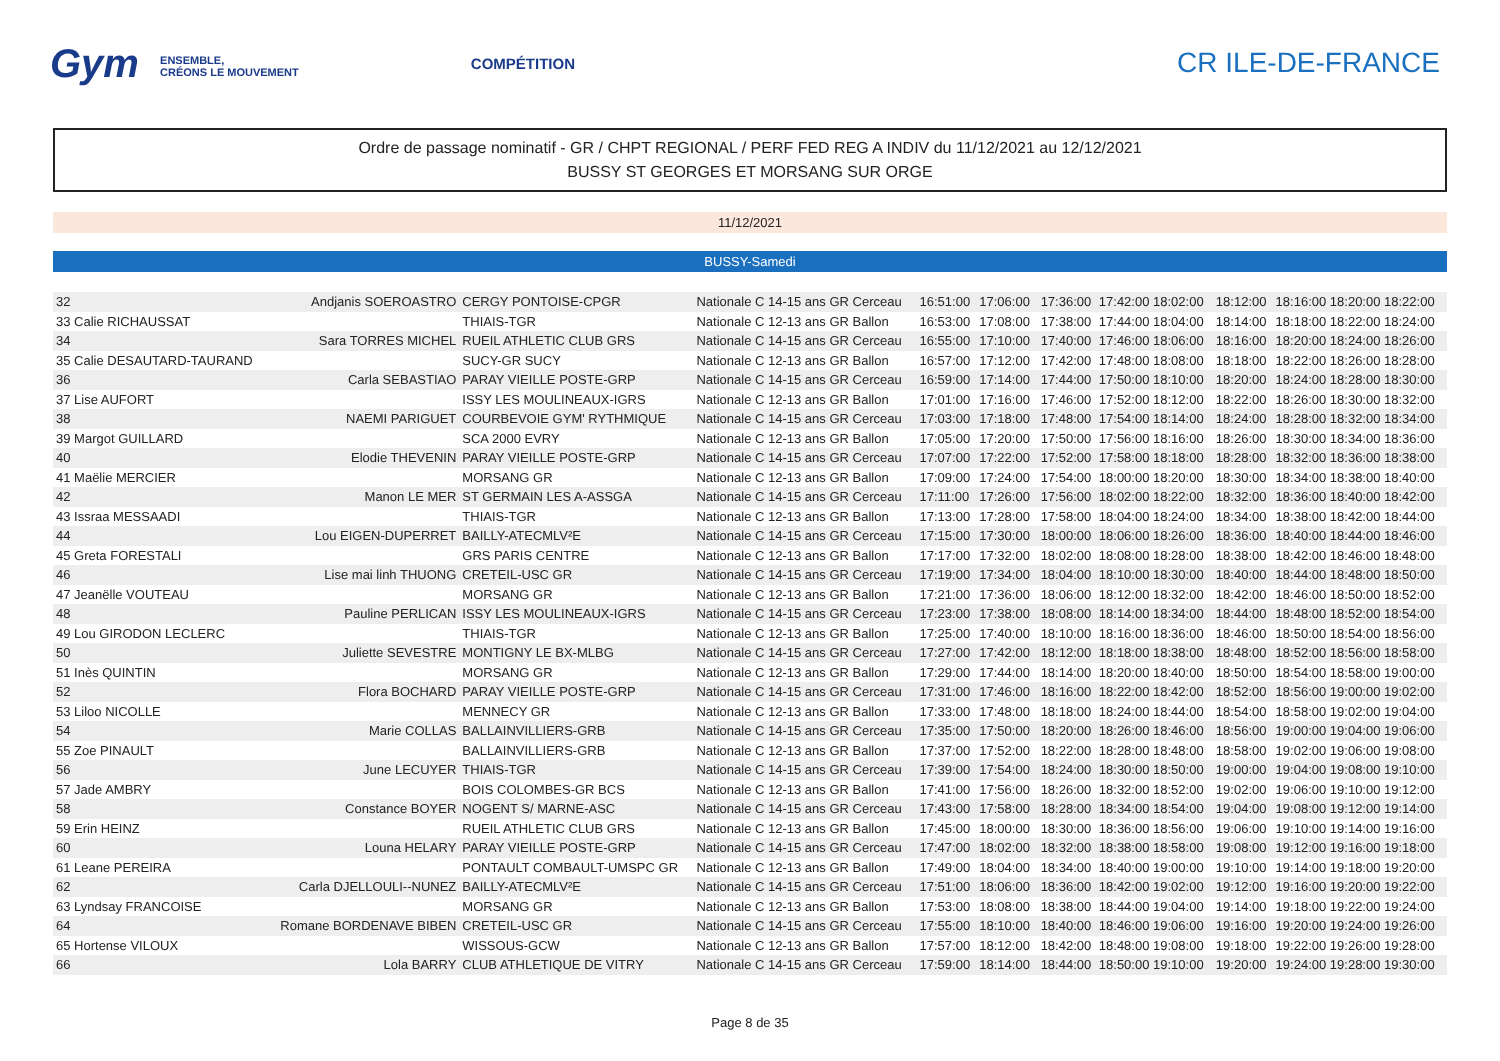Gym ENSEMBLE,
CRÉONS LE MOUVEMENT
COMPÉTITION
CR ILE-DE-FRANCE
Ordre de passage nominatif - GR / CHPT REGIONAL / PERF FED REG A INDIV du 11/12/2021 au 12/12/2021
BUSSY ST GEORGES ET MORSANG SUR ORGE
11/12/2021
BUSSY-Samedi
| 32 | Andjanis SOEROASTRO | CERGY PONTOISE-CPGR | Nationale C 14-15 ans GR Cerceau | 16:51:00 | 17:06:00 | 17:36:00 | 17:42:00 18:02:00 | 18:12:00 | 18:16:00 18:20:00 18:22:00 |
| 33 Calie RICHAUSSAT | | THIAIS-TGR | Nationale C 12-13 ans GR Ballon | 16:53:00 | 17:08:00 | 17:38:00 | 17:44:00 18:04:00 | 18:14:00 | 18:18:00 18:22:00 18:24:00 |
| 34 | Sara TORRES MICHEL | RUEIL ATHLETIC CLUB GRS | Nationale C 14-15 ans GR Cerceau | 16:55:00 | 17:10:00 | 17:40:00 | 17:46:00 18:06:00 | 18:16:00 | 18:20:00 18:24:00 18:26:00 |
| 35 Calie DESAUTARD-TAURAND | | SUCY-GR SUCY | Nationale C 12-13 ans GR Ballon | 16:57:00 | 17:12:00 | 17:42:00 | 17:48:00 18:08:00 | 18:18:00 | 18:22:00 18:26:00 18:28:00 |
| 36 | Carla SEBASTIAO | PARAY VIEILLE POSTE-GRP | Nationale C 14-15 ans GR Cerceau | 16:59:00 | 17:14:00 | 17:44:00 | 17:50:00 18:10:00 | 18:20:00 | 18:24:00 18:28:00 18:30:00 |
| 37 Lise AUFORT | | ISSY LES MOULINEAUX-IGRS | Nationale C 12-13 ans GR Ballon | 17:01:00 | 17:16:00 | 17:46:00 | 17:52:00 18:12:00 | 18:22:00 | 18:26:00 18:30:00 18:32:00 |
| 38 | NAEMI PARIGUET | COURBEVOIE GYM' RYTHMIQUE | Nationale C 14-15 ans GR Cerceau | 17:03:00 | 17:18:00 | 17:48:00 | 17:54:00 18:14:00 | 18:24:00 | 18:28:00 18:32:00 18:34:00 |
| 39 Margot GUILLARD | | SCA 2000 EVRY | Nationale C 12-13 ans GR Ballon | 17:05:00 | 17:20:00 | 17:50:00 | 17:56:00 18:16:00 | 18:26:00 | 18:30:00 18:34:00 18:36:00 |
| 40 | Elodie THEVENIN | PARAY VIEILLE POSTE-GRP | Nationale C 14-15 ans GR Cerceau | 17:07:00 | 17:22:00 | 17:52:00 | 17:58:00 18:18:00 | 18:28:00 | 18:32:00 18:36:00 18:38:00 |
| 41 Maëlie MERCIER | | MORSANG GR | Nationale C 12-13 ans GR Ballon | 17:09:00 | 17:24:00 | 17:54:00 | 18:00:00 18:20:00 | 18:30:00 | 18:34:00 18:38:00 18:40:00 |
| 42 | Manon LE MER | ST GERMAIN LES A-ASSGA | Nationale C 14-15 ans GR Cerceau | 17:11:00 | 17:26:00 | 17:56:00 | 18:02:00 18:22:00 | 18:32:00 | 18:36:00 18:40:00 18:42:00 |
| 43 Issraa MESSAADI | | THIAIS-TGR | Nationale C 12-13 ans GR Ballon | 17:13:00 | 17:28:00 | 17:58:00 | 18:04:00 18:24:00 | 18:34:00 | 18:38:00 18:42:00 18:44:00 |
| 44 | Lou EIGEN-DUPERRET | BAILLY-ATECMLV²E | Nationale C 14-15 ans GR Cerceau | 17:15:00 | 17:30:00 | 18:00:00 | 18:06:00 18:26:00 | 18:36:00 | 18:40:00 18:44:00 18:46:00 |
| 45 Greta FORESTALI | | GRS PARIS CENTRE | Nationale C 12-13 ans GR Ballon | 17:17:00 | 17:32:00 | 18:02:00 | 18:08:00 18:28:00 | 18:38:00 | 18:42:00 18:46:00 18:48:00 |
| 46 | Lise mai linh THUONG | CRETEIL-USC GR | Nationale C 14-15 ans GR Cerceau | 17:19:00 | 17:34:00 | 18:04:00 | 18:10:00 18:30:00 | 18:40:00 | 18:44:00 18:48:00 18:50:00 |
| 47 Jeanëlle VOUTEAU | | MORSANG GR | Nationale C 12-13 ans GR Ballon | 17:21:00 | 17:36:00 | 18:06:00 | 18:12:00 18:32:00 | 18:42:00 | 18:46:00 18:50:00 18:52:00 |
| 48 | Pauline PERLICAN | ISSY LES MOULINEAUX-IGRS | Nationale C 14-15 ans GR Cerceau | 17:23:00 | 17:38:00 | 18:08:00 | 18:14:00 18:34:00 | 18:44:00 | 18:48:00 18:52:00 18:54:00 |
| 49 Lou GIRODON LECLERC | | THIAIS-TGR | Nationale C 12-13 ans GR Ballon | 17:25:00 | 17:40:00 | 18:10:00 | 18:16:00 18:36:00 | 18:46:00 | 18:50:00 18:54:00 18:56:00 |
| 50 | Juliette SEVESTRE | MONTIGNY LE BX-MLBG | Nationale C 14-15 ans GR Cerceau | 17:27:00 | 17:42:00 | 18:12:00 | 18:18:00 18:38:00 | 18:48:00 | 18:52:00 18:56:00 18:58:00 |
| 51 Inès QUINTIN | | MORSANG GR | Nationale C 12-13 ans GR Ballon | 17:29:00 | 17:44:00 | 18:14:00 | 18:20:00 18:40:00 | 18:50:00 | 18:54:00 18:58:00 19:00:00 |
| 52 | Flora BOCHARD | PARAY VIEILLE POSTE-GRP | Nationale C 14-15 ans GR Cerceau | 17:31:00 | 17:46:00 | 18:16:00 | 18:22:00 18:42:00 | 18:52:00 | 18:56:00 19:00:00 19:02:00 |
| 53 Liloo NICOLLE | | MENNECY GR | Nationale C 12-13 ans GR Ballon | 17:33:00 | 17:48:00 | 18:18:00 | 18:24:00 18:44:00 | 18:54:00 | 18:58:00 19:02:00 19:04:00 |
| 54 | Marie COLLAS | BALLAINVILLIERS-GRB | Nationale C 14-15 ans GR Cerceau | 17:35:00 | 17:50:00 | 18:20:00 | 18:26:00 18:46:00 | 18:56:00 | 19:00:00 19:04:00 19:06:00 |
| 55 Zoe PINAULT | | BALLAINVILLIERS-GRB | Nationale C 12-13 ans GR Ballon | 17:37:00 | 17:52:00 | 18:22:00 | 18:28:00 18:48:00 | 18:58:00 | 19:02:00 19:06:00 19:08:00 |
| 56 | June LECUYER | THIAIS-TGR | Nationale C 14-15 ans GR Cerceau | 17:39:00 | 17:54:00 | 18:24:00 | 18:30:00 18:50:00 | 19:00:00 | 19:04:00 19:08:00 19:10:00 |
| 57 Jade AMBRY | | BOIS COLOMBES-GR BCS | Nationale C 12-13 ans GR Ballon | 17:41:00 | 17:56:00 | 18:26:00 | 18:32:00 18:52:00 | 19:02:00 | 19:06:00 19:10:00 19:12:00 |
| 58 | Constance BOYER | NOGENT S/ MARNE-ASC | Nationale C 14-15 ans GR Cerceau | 17:43:00 | 17:58:00 | 18:28:00 | 18:34:00 18:54:00 | 19:04:00 | 19:08:00 19:12:00 19:14:00 |
| 59 Erin HEINZ | | RUEIL ATHLETIC CLUB GRS | Nationale C 12-13 ans GR Ballon | 17:45:00 | 18:00:00 | 18:30:00 | 18:36:00 18:56:00 | 19:06:00 | 19:10:00 19:14:00 19:16:00 |
| 60 | Louna HELARY | PARAY VIEILLE POSTE-GRP | Nationale C 14-15 ans GR Cerceau | 17:47:00 | 18:02:00 | 18:32:00 | 18:38:00 18:58:00 | 19:08:00 | 19:12:00 19:16:00 19:18:00 |
| 61 Leane PEREIRA | | PONTAULT COMBAULT-UMSPC GR | Nationale C 12-13 ans GR Ballon | 17:49:00 | 18:04:00 | 18:34:00 | 18:40:00 19:00:00 | 19:10:00 | 19:14:00 19:18:00 19:20:00 |
| 62 | Carla DJELLOULI--NUNEZ | BAILLY-ATECMLV²E | Nationale C 14-15 ans GR Cerceau | 17:51:00 | 18:06:00 | 18:36:00 | 18:42:00 19:02:00 | 19:12:00 | 19:16:00 19:20:00 19:22:00 |
| 63 Lyndsay FRANCOISE | | MORSANG GR | Nationale C 12-13 ans GR Ballon | 17:53:00 | 18:08:00 | 18:38:00 | 18:44:00 19:04:00 | 19:14:00 | 19:18:00 19:22:00 19:24:00 |
| 64 | Romane BORDENAVE BIBEN | CRETEIL-USC GR | Nationale C 14-15 ans GR Cerceau | 17:55:00 | 18:10:00 | 18:40:00 | 18:46:00 19:06:00 | 19:16:00 | 19:20:00 19:24:00 19:26:00 |
| 65 Hortense VILOUX | | WISSOUS-GCW | Nationale C 12-13 ans GR Ballon | 17:57:00 | 18:12:00 | 18:42:00 | 18:48:00 19:08:00 | 19:18:00 | 19:22:00 19:26:00 19:28:00 |
| 66 | Lola BARRY | CLUB ATHLETIQUE DE VITRY | Nationale C 14-15 ans GR Cerceau | 17:59:00 | 18:14:00 | 18:44:00 | 18:50:00 19:10:00 | 19:20:00 | 19:24:00 19:28:00 19:30:00 |
Page 8 de 35